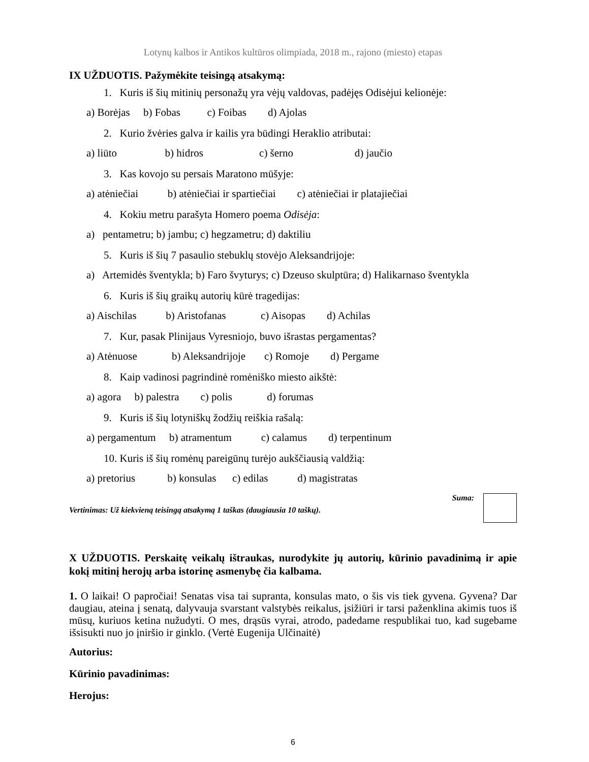Lotynų kalbos ir Antikos kultūros olimpiada, 2018 m., rajono (miesto) etapas
IX UŽDUOTIS. Pažymėkite teisingą atsakymą:
1. Kuris iš šių mitinių personažų yra vėjų valdovas, padėjęs Odisėjui kelionėje:
a) Borėjas b) Fobas c) Foibas d) Ajolas
2. Kurio žvėries galva ir kailis yra būdingi Heraklio atributai:
a) liūto b) hidros c) šerno d) jaučio
3. Kas kovojo su persais Maratono mūšyje:
a) atėniečiai b) atėniečiai ir spartiečiai c) atėniečiai ir platajiečiai
4. Kokiu metru parašyta Homero poema Odisėja:
a) pentametru; b) jambu; c) hegzametru; d) daktiliu
5. Kuris iš šių 7 pasaulio stebuklų stovėjo Aleksandrijoje:
a) Artemidės šventykla; b) Faro švyturys; c) Dzeuso skulptūra; d) Halikarnaso šventykla
6. Kuris iš šių graikų autorių kūrė tragedijas:
a) Aischilas b) Aristofanas c) Aisopas d) Achilas
7. Kur, pasak Plinijaus Vyresniojo, buvo išrastas pergamentas?
a) Atėnuose b) Aleksandrijoje c) Romoje d) Pergame
8. Kaip vadinosi pagrindinė romėniško miesto aikštė:
a) agora b) palestra c) polis d) forumas
9. Kuris iš šių lotyniškų žodžių reiškia rašalą:
a) pergamentum b) atramentum c) calamus d) terpentinum
10. Kuris iš šių romėnų pareigūnų turėjo aukščiausią valdžią:
a) pretorius b) konsulas c) edilas d) magistratas
Vertinimas: Už kiekvieną teisingą atsakymą 1 taškas (daugiausia 10 taškų).
Suma:
X UŽDUOTIS. Perskaitę veikalų ištraukas, nurodykite jų autorių, kūrinio pavadinimą ir apie kokį mitinį herojų arba istorinę asmenybę čia kalbama.
1. O laikai! O papročiai! Senatas visa tai supranta, konsulas mato, o šis vis tiek gyvena. Gyvena? Dar daugiau, ateina į senatą, dalyvauja svarstant valstybės reikalus, įsižiūri ir tarsi paženklina akimis tuos iš mūsų, kuriuos ketina nužudyti. O mes, drąsūs vyrai, atrodo, padedame respublikai tuo, kad sugebame išsisukti nuo jo įniršio ir ginklo. (Vertė Eugenija Ulčinaitė)
Autorius:
Kūrinio pavadinimas:
Herojus:
6